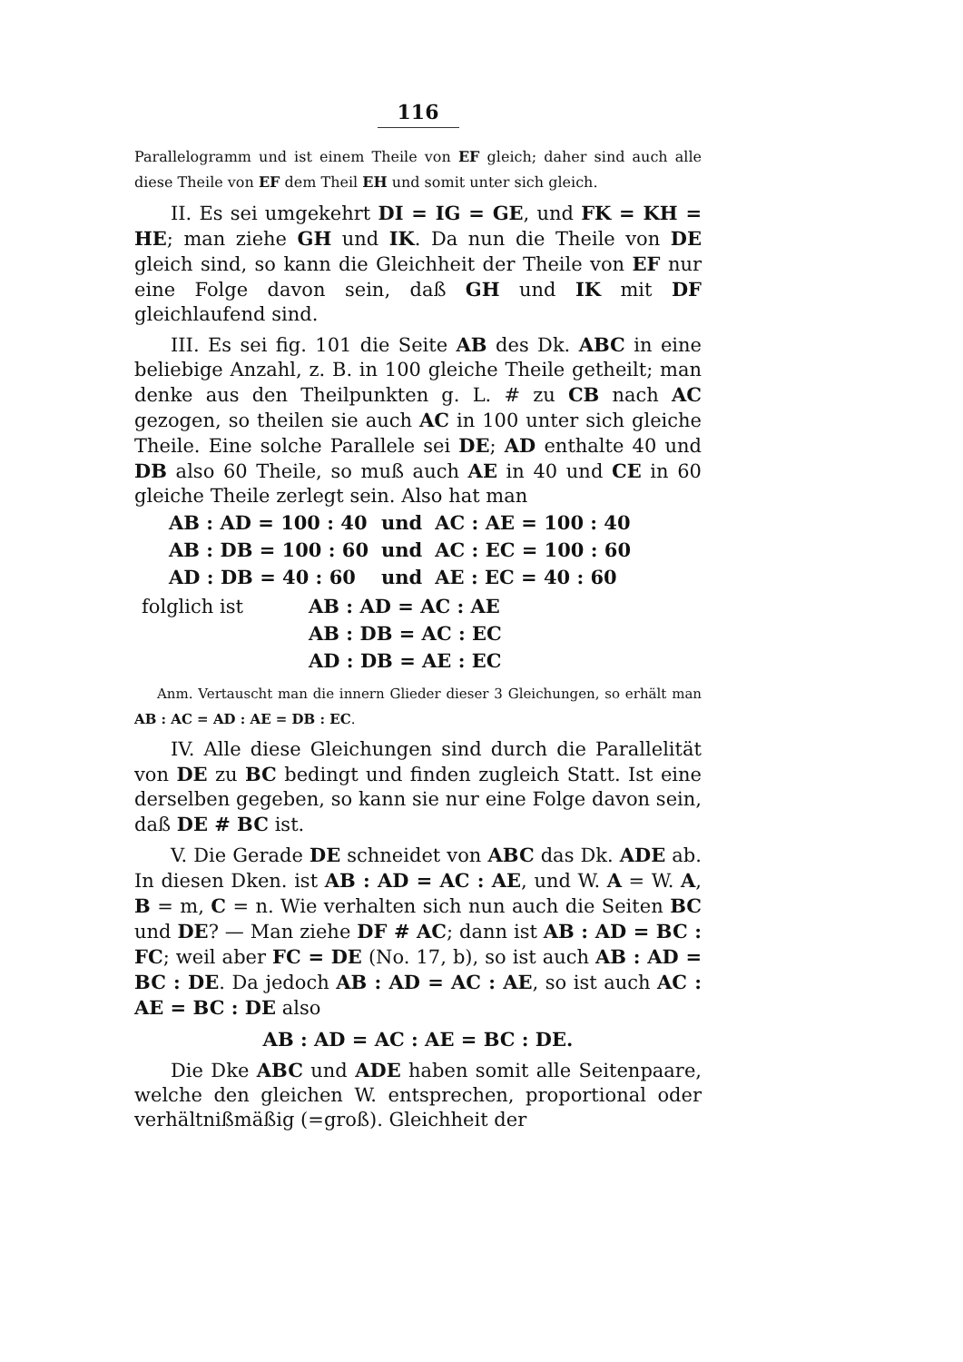116
Parallelogramm und ist einem Theile von EF gleich; daher sind auch alle diese Theile von EF dem Theil EH und somit unter sich gleich.
II. Es sei umgekehrt DI = IG = GE, und FK = KH = HE; man ziehe GH und IK. Da nun die Theile von DE gleich sind, so kann die Gleichheit der Theile von EF nur eine Folge davon sein, daß GH und IK mit DF gleichlaufend sind.
III. Es sei fig. 101 die Seite AB des Dk. ABC in eine beliebige Anzahl, z. B. in 100 gleiche Theile getheilt; man denke aus den Theilpunkten g. L. # zu CB nach AC gezogen, so theilen sie auch AC in 100 unter sich gleiche Theile. Eine solche Parallele sei DE; AD enthalte 40 und DB also 60 Theile, so muß auch AE in 40 und CE in 60 gleiche Theile zerlegt sein. Also hat man
| AB : AD = 100 : 40 | und | AC : AE = 100 : 40 |
| AB : DB = 100 : 60 | und | AC : EC = 100 : 60 |
| AD : DB = 40 : 60 | und | AE : EC = 40 : 60 |
| folglich ist | AB : AD = AC : AE |
| | AB : DB = AC : EC |
| | AD : DB = AE : EC |
Anm. Vertauscht man die innern Glieder dieser 3 Gleichungen, so erhält man AB : AC = AD : AE = DB : EC.
IV. Alle diese Gleichungen sind durch die Parallelität von DE zu BC bedingt und finden zugleich Statt. Ist eine derselben gegeben, so kann sie nur eine Folge davon sein, daß DE # BC ist.
V. Die Gerade DE schneidet von ABC das Dk. ADE ab. In diesen Dken. ist AB : AD = AC : AE, und W. A = W. A, B = m, C = n. Wie verhalten sich nun auch die Seiten BC und DE? — Man ziehe DF # AC; dann ist AB : AD = BC : FC; weil aber FC = DE (No. 17, b), so ist auch AB : AD = BC : DE. Da jedoch AB : AD = AC : AE, so ist auch AC : AE = BC : DE also
AB : AD = AC : AE = BC : DE.
Die Dke ABC und ADE haben somit alle Seitenpaare, welche den gleichen W. entsprechen, proportional oder verhältnißmäßig (=groß). Gleichheit der